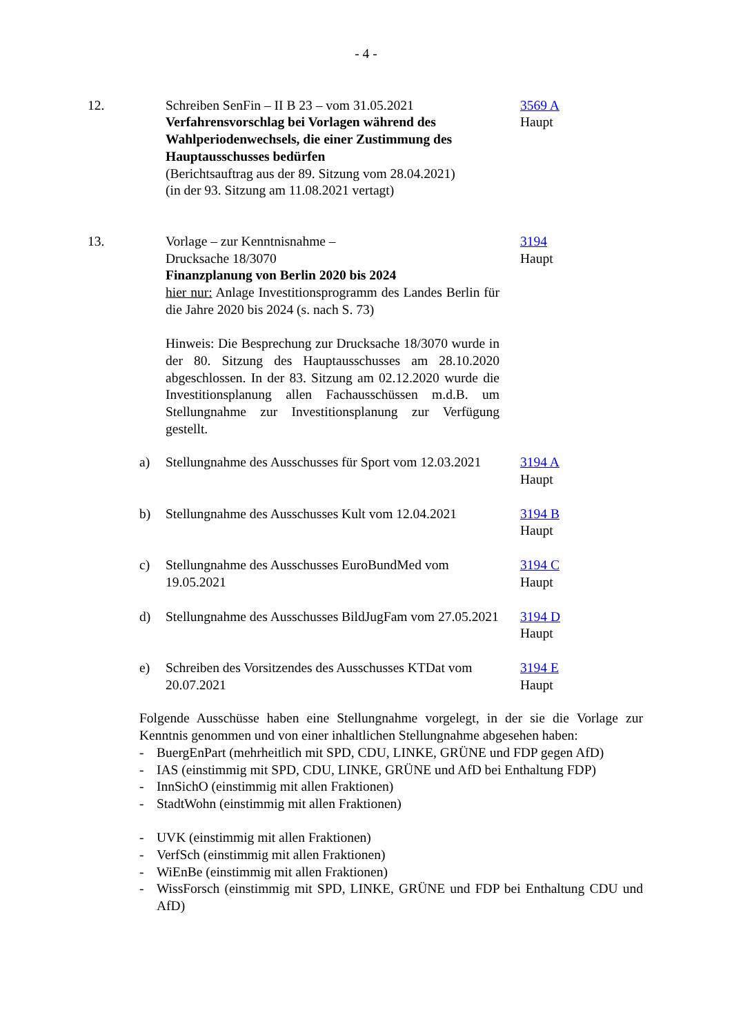- 4 -
12. Schreiben SenFin – II B 23 – vom 31.05.2021
Verfahrensvorschlag bei Vorlagen während des Wahlperiodenwechsels, die einer Zustimmung des Hauptausschusses bedürfen
(Berichtsauftrag aus der 89. Sitzung vom 28.04.2021)
(in der 93. Sitzung am 11.08.2021 vertagt)
3569 A
Haupt
13. Vorlage – zur Kenntnisnahme –
Drucksache 18/3070
Finanzplanung von Berlin 2020 bis 2024
hier nur: Anlage Investitionsprogramm des Landes Berlin für die Jahre 2020 bis 2024 (s. nach S. 73)
Hinweis: Die Besprechung zur Drucksache 18/3070 wurde in der 80. Sitzung des Hauptausschusses am 28.10.2020 abgeschlossen. In der 83. Sitzung am 02.12.2020 wurde die Investitionsplanung allen Fachausschüssen m.d.B. um Stellungnahme zur Investitionsplanung zur Verfügung gestellt.
3194
Haupt
a) Stellungnahme des Ausschusses für Sport vom 12.03.2021
3194 A
Haupt
b) Stellungnahme des Ausschusses Kult vom 12.04.2021
3194 B
Haupt
c) Stellungnahme des Ausschusses EuroBundMed vom 19.05.2021
3194 C
Haupt
d) Stellungnahme des Ausschusses BildJugFam vom 27.05.2021
3194 D
Haupt
e) Schreiben des Vorsitzendes des Ausschusses KTDat vom 20.07.2021
3194 E
Haupt
Folgende Ausschüsse haben eine Stellungnahme vorgelegt, in der sie die Vorlage zur Kenntnis genommen und von einer inhaltlichen Stellungnahme abgesehen haben:
- BuergEnPart (mehrheitlich mit SPD, CDU, LINKE, GRÜNE und FDP gegen AfD)
- IAS (einstimmig mit SPD, CDU, LINKE, GRÜNE und AfD bei Enthaltung FDP)
- InnSichO (einstimmig mit allen Fraktionen)
- StadtWohn (einstimmig mit allen Fraktionen)
- UVK (einstimmig mit allen Fraktionen)
- VerfSch (einstimmig mit allen Fraktionen)
- WiEnBe (einstimmig mit allen Fraktionen)
- WissForsch (einstimmig mit SPD, LINKE, GRÜNE und FDP bei Enthaltung CDU und AfD)